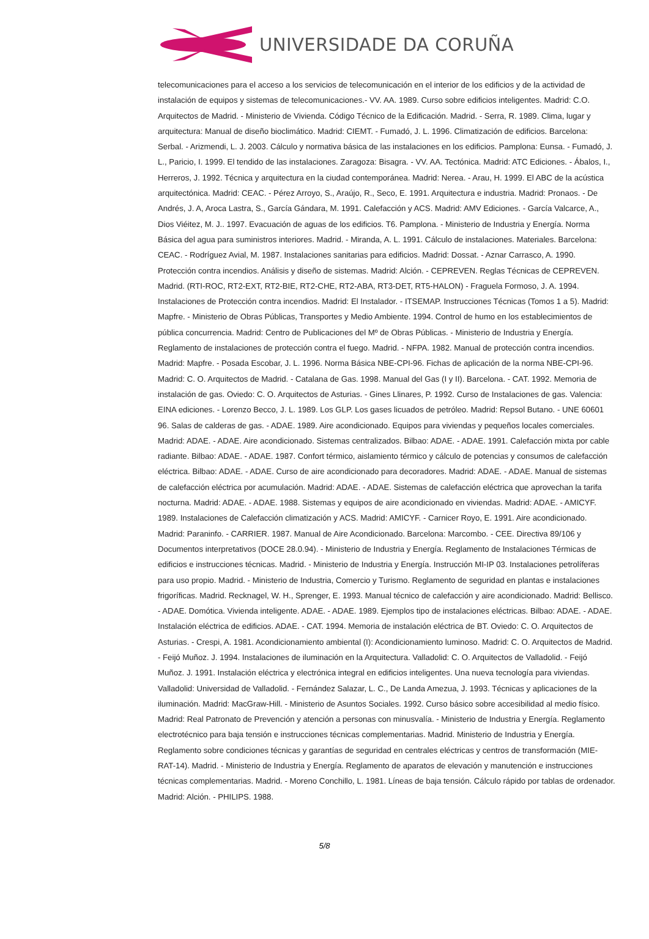UNIVERSIDADE DA CORUÑA
telecomunicaciones para el acceso a los servicios de telecomunicación en el interior de los edificios y de la actividad de instalación de equipos y sistemas de telecomunicaciones.- VV. AA. 1989. Curso sobre edificios inteligentes. Madrid: C.O. Arquitectos de Madrid. - Ministerio de Vivienda. Código Técnico de la Edificación. Madrid. - Serra, R. 1989. Clima, lugar y arquitectura: Manual de diseño bioclimático. Madrid: CIEMT. - Fumadó, J. L. 1996. Climatización de edificios. Barcelona: Serbal. - Arizmendi, L. J. 2003. Cálculo y normativa básica de las instalaciones en los edificios. Pamplona: Eunsa. - Fumadó, J. L., Paricio, I. 1999. El tendido de las instalaciones. Zaragoza: Bisagra. - VV. AA. Tectónica. Madrid: ATC Ediciones. - Ábalos, I., Herreros, J. 1992. Técnica y arquitectura en la ciudad contemporánea. Madrid: Nerea. - Arau, H. 1999. El ABC de la acústica arquitectónica. Madrid: CEAC. - Pérez Arroyo, S., Araújo, R., Seco, E. 1991. Arquitectura e industria. Madrid: Pronaos. - De Andrés, J. A, Aroca Lastra, S., García Gándara, M. 1991. Calefacción y ACS. Madrid: AMV Ediciones. - García Valcarce, A., Dios Viéitez, M. J.. 1997. Evacuación de aguas de los edificios. T6. Pamplona. - Ministerio de Industria y Energía. Norma Básica del agua para suministros interiores. Madrid. - Miranda, A. L. 1991. Cálculo de instalaciones. Materiales. Barcelona: CEAC. - Rodríguez Avial, M. 1987. Instalaciones sanitarias para edificios. Madrid: Dossat. - Aznar Carrasco, A. 1990. Protección contra incendios. Análisis y diseño de sistemas. Madrid: Alción. - CEPREVEN. Reglas Técnicas de CEPREVEN. Madrid. (RTI-ROC, RT2-EXT, RT2-BIE, RT2-CHE, RT2-ABA, RT3-DET, RT5-HALON) - Fraguela Formoso, J. A. 1994. Instalaciones de Protección contra incendios. Madrid: El Instalador. - ITSEMAP. Instrucciones Técnicas (Tomos 1 a 5). Madrid: Mapfre. - Ministerio de Obras Públicas, Transportes y Medio Ambiente. 1994. Control de humo en los establecimientos de pública concurrencia. Madrid: Centro de Publicaciones del Mº de Obras Públicas. - Ministerio de Industria y Energía. Reglamento de instalaciones de protección contra el fuego. Madrid. - NFPA. 1982. Manual de protección contra incendios. Madrid: Mapfre. - Posada Escobar, J. L. 1996. Norma Básica NBE-CPI-96. Fichas de aplicación de la norma NBE-CPI-96. Madrid: C. O. Arquitectos de Madrid. - Catalana de Gas. 1998. Manual del Gas (I y II). Barcelona. - CAT. 1992. Memoria de instalación de gas. Oviedo: C. O. Arquitectos de Asturias. - Gines Llinares, P. 1992. Curso de Instalaciones de gas. Valencia: EINA ediciones. - Lorenzo Becco, J. L. 1989. Los GLP. Los gases licuados de petróleo. Madrid: Repsol Butano. - UNE 60601 96. Salas de calderas de gas. - ADAE. 1989. Aire acondicionado. Equipos para viviendas y pequeños locales comerciales. Madrid: ADAE. - ADAE. Aire acondicionado. Sistemas centralizados. Bilbao: ADAE. - ADAE. 1991. Calefacción mixta por cable radiante. Bilbao: ADAE. - ADAE. 1987. Confort térmico, aislamiento térmico y cálculo de potencias y consumos de calefacción eléctrica. Bilbao: ADAE. - ADAE. Curso de aire acondicionado para decoradores. Madrid: ADAE. - ADAE. Manual de sistemas de calefacción eléctrica por acumulación. Madrid: ADAE. - ADAE. Sistemas de calefacción eléctrica que aprovechan la tarifa nocturna. Madrid: ADAE. - ADAE. 1988. Sistemas y equipos de aire acondicionado en viviendas. Madrid: ADAE. - AMICYF. 1989. Instalaciones de Calefacción climatización y ACS. Madrid: AMICYF. - Carnicer Royo, E. 1991. Aire acondicionado. Madrid: Paraninfo. - CARRIER. 1987. Manual de Aire Acondicionado. Barcelona: Marcombo. - CEE. Directiva 89/106 y Documentos interpretativos (DOCE 28.0.94). - Ministerio de Industria y Energía. Reglamento de Instalaciones Térmicas de edificios e instrucciones técnicas. Madrid. - Ministerio de Industria y Energía. Instrucción MI-IP 03. Instalaciones petrolíferas para uso propio. Madrid. - Ministerio de Industria, Comercio y Turismo. Reglamento de seguridad en plantas e instalaciones frigoríficas. Madrid. Recknagel, W. H., Sprenger, E. 1993. Manual técnico de calefacción y aire acondicionado. Madrid: Bellisco. - ADAE. Domótica. Vivienda inteligente. ADAE. - ADAE. 1989. Ejemplos tipo de instalaciones eléctricas. Bilbao: ADAE. - ADAE. Instalación eléctrica de edificios. ADAE. - CAT. 1994. Memoria de instalación eléctrica de BT. Oviedo: C. O. Arquitectos de Asturias. - Crespi, A. 1981. Acondicionamiento ambiental (I): Acondicionamiento luminoso. Madrid: C. O. Arquitectos de Madrid. - Feijó Muñoz. J. 1994. Instalaciones de iluminación en la Arquitectura. Valladolid: C. O. Arquitectos de Valladolid. - Feijó Muñoz. J. 1991. Instalación eléctrica y electrónica integral en edificios inteligentes. Una nueva tecnología para viviendas. Valladolid: Universidad de Valladolid. - Fernández Salazar, L. C., De Landa Amezua, J. 1993. Técnicas y aplicaciones de la iluminación. Madrid: MacGraw-Hill. - Ministerio de Asuntos Sociales. 1992. Curso básico sobre accesibilidad al medio físico. Madrid: Real Patronato de Prevención y atención a personas con minusvalía. - Ministerio de Industria y Energía. Reglamento electrotécnico para baja tensión e instrucciones técnicas complementarias. Madrid. Ministerio de Industria y Energía. Reglamento sobre condiciones técnicas y garantías de seguridad en centrales eléctricas y centros de transformación (MIE-RAT-14). Madrid. - Ministerio de Industria y Energía. Reglamento de aparatos de elevación y manutención e instrucciones técnicas complementarias. Madrid. - Moreno Conchillo, L. 1981. Líneas de baja tensión. Cálculo rápido por tablas de ordenador. Madrid: Alción. - PHILIPS. 1988.
5/8